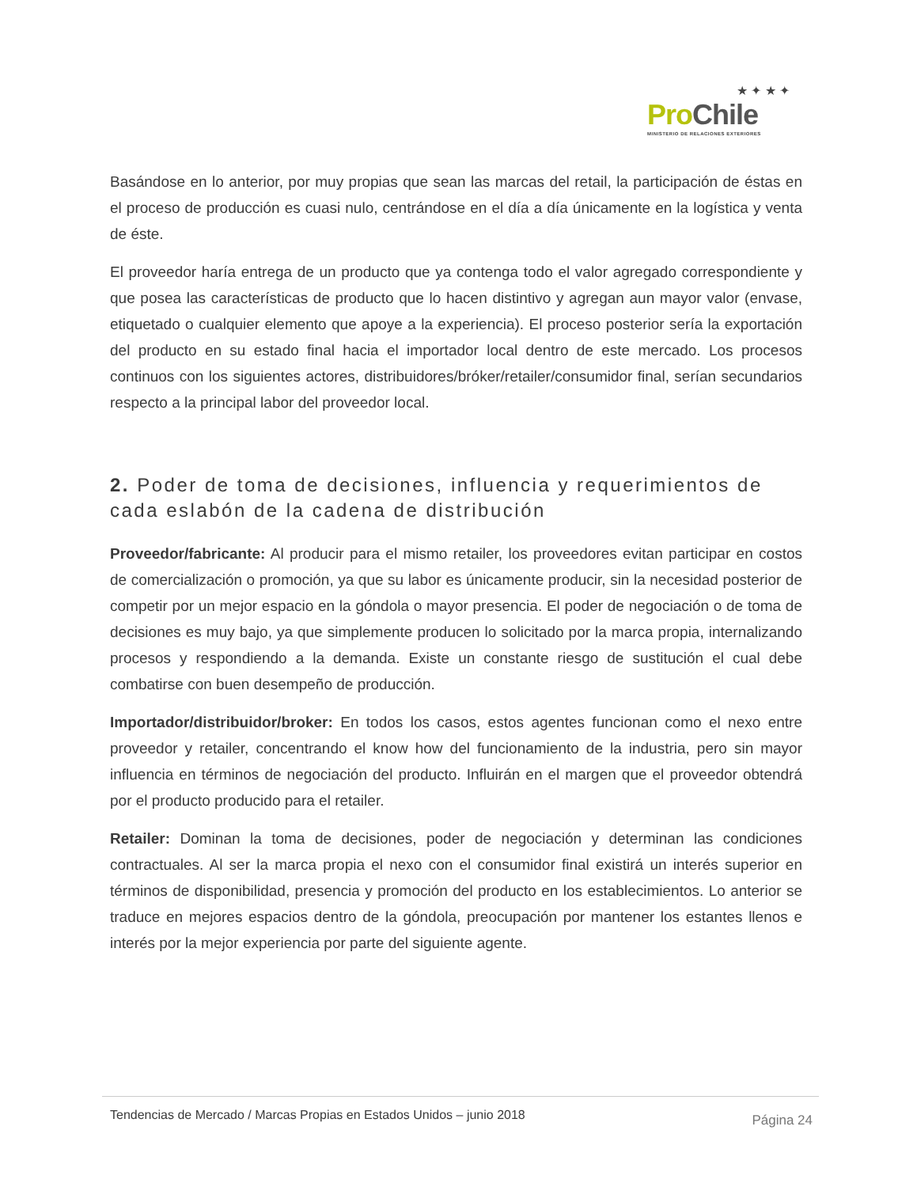★ ✦ ★ ✦
Pro Chile
MINISTERIO DE RELACIONES EXTERIORES
Basándose en lo anterior, por muy propias que sean las marcas del retail, la participación de éstas en el proceso de producción es cuasi nulo, centrándose en el día a día únicamente en la logística y venta de éste.
El proveedor haría entrega de un producto que ya contenga todo el valor agregado correspondiente y que posea las características de producto que lo hacen distintivo y agregan aun mayor valor (envase, etiquetado o cualquier elemento que apoye a la experiencia). El proceso posterior sería la exportación del producto en su estado final hacia el importador local dentro de este mercado. Los procesos continuos con los siguientes actores, distribuidores/bróker/retailer/consumidor final, serían secundarios respecto a la principal labor del proveedor local.
2. Poder de toma de decisiones, influencia y requerimientos de cada eslabón de la cadena de distribución
Proveedor/fabricante: Al producir para el mismo retailer, los proveedores evitan participar en costos de comercialización o promoción, ya que su labor es únicamente producir, sin la necesidad posterior de competir por un mejor espacio en la góndola o mayor presencia. El poder de negociación o de toma de decisiones es muy bajo, ya que simplemente producen lo solicitado por la marca propia, internalizando procesos y respondiendo a la demanda. Existe un constante riesgo de sustitución el cual debe combatirse con buen desempeño de producción.
Importador/distribuidor/broker: En todos los casos, estos agentes funcionan como el nexo entre proveedor y retailer, concentrando el know how del funcionamiento de la industria, pero sin mayor influencia en términos de negociación del producto. Influirán en el margen que el proveedor obtendrá por el producto producido para el retailer.
Retailer: Dominan la toma de decisiones, poder de negociación y determinan las condiciones contractuales. Al ser la marca propia el nexo con el consumidor final existirá un interés superior en términos de disponibilidad, presencia y promoción del producto en los establecimientos. Lo anterior se traduce en mejores espacios dentro de la góndola, preocupación por mantener los estantes llenos e interés por la mejor experiencia por parte del siguiente agente.
Tendencias de Mercado / Marcas Propias en Estados Unidos – junio 2018 Página 24